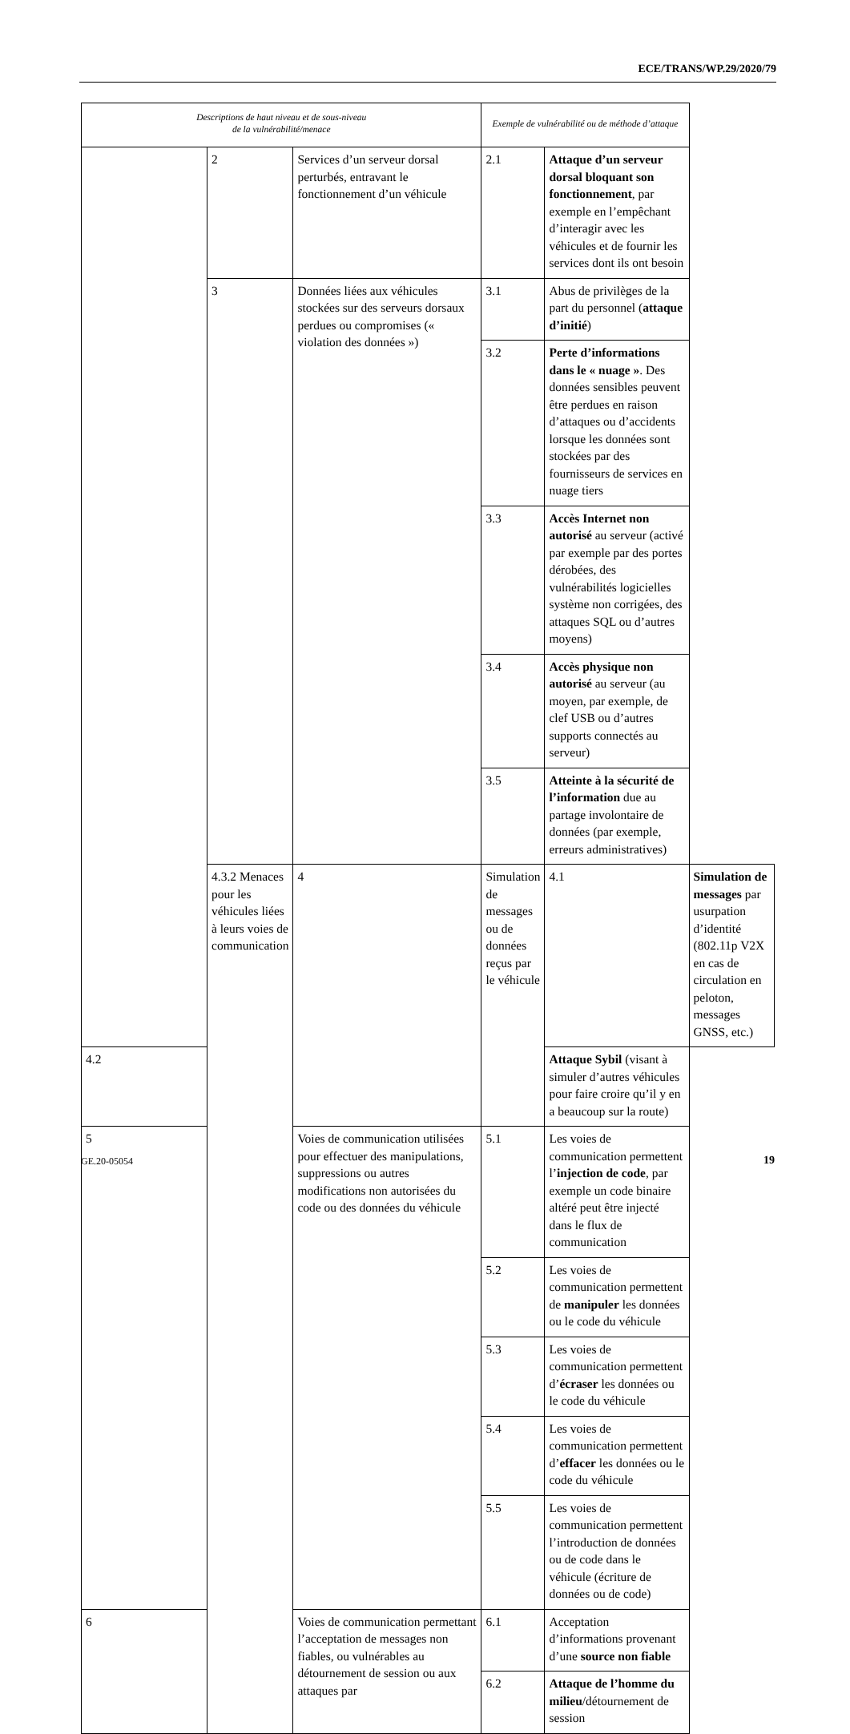ECE/TRANS/WP.29/2020/79
| Descriptions de haut niveau et de sous-niveau de la vulnérabilité/menace | | | Exemple de vulnérabilité ou de méthode d’attaque | | |
| --- | --- | --- | --- | --- | --- |
| | 2 | Services d’un serveur dorsal perturbés, entravant le fonctionnement d’un véhicule | 2.1 | Attaque d’un serveur dorsal bloquant son fonctionnement , par exemple en l’empêchant d’interagir avec les véhicules et de fournir les services dont ils ont besoin | |
| | 3 | Données liées aux véhicules stockées sur des serveurs dorsaux perdues ou compromises (« violation des données ») | 3.1 | Abus de privilèges de la part du personnel ( attaque d’initié ) | |
| | | | 3.2 | Perte d’informations dans le « nuage » . Des données sensibles peuvent être perdues en raison d’attaques ou d’accidents lorsque les données sont stockées par des fournisseurs de services en nuage tiers | |
| | | | 3.3 | Accès Internet non autorisé au serveur (activé par exemple par des portes dérobées, des vulnérabilités logicielles système non corrigées, des attaques SQL ou d’autres moyens) | |
| | | | 3.4 | Accès physique non autorisé au serveur (au moyen, par exemple, de clef USB ou d’autres supports connectés au serveur) | |
| | | | 3.5 | Atteinte à la sécurité de l’information due au partage involontaire de données (par exemple, erreurs administratives) | |
| | 4.3.2 Menaces pour les véhicules liées à leurs voies de communication | 4 | Simulation de messages ou de données reçus par le véhicule | 4.1 | Simulation de messages par usurpation d’identité (802.11p V2X en cas de circulation en peloton, messages GNSS, etc.) |
| 4.2 | | | | Attaque Sybil (visant à simuler d’autres véhicules pour faire croire qu’il y en a beaucoup sur la route) | |
| 5 | | Voies de communication utilisées pour effectuer des manipulations, suppressions ou autres modifications non autorisées du code ou des données du véhicule | 5.1 | Les voies de communication permettent l’ injection de code , par exemple un code binaire altéré peut être injecté dans le flux de communication | |
| | | | 5.2 | Les voies de communication permettent de manipuler les données ou le code du véhicule | |
| | | | 5.3 | Les voies de communication permettent d’ écraser les données ou le code du véhicule | |
| | | | 5.4 | Les voies de communication permettent d’ effacer les données ou le code du véhicule | |
| | | | 5.5 | Les voies de communication permettent l’introduction de données ou de code dans le véhicule (écriture de données ou de code) | |
| 6 | | Voies de communication permettant l’acceptation de messages non fiables, ou vulnérables au détournement de session ou aux attaques par | 6.1 | Acceptation d’informations provenant d’une source non fiable | |
| | | | 6.2 | Attaque de l’homme du milieu /détournement de session | |
GE.20-05054 19